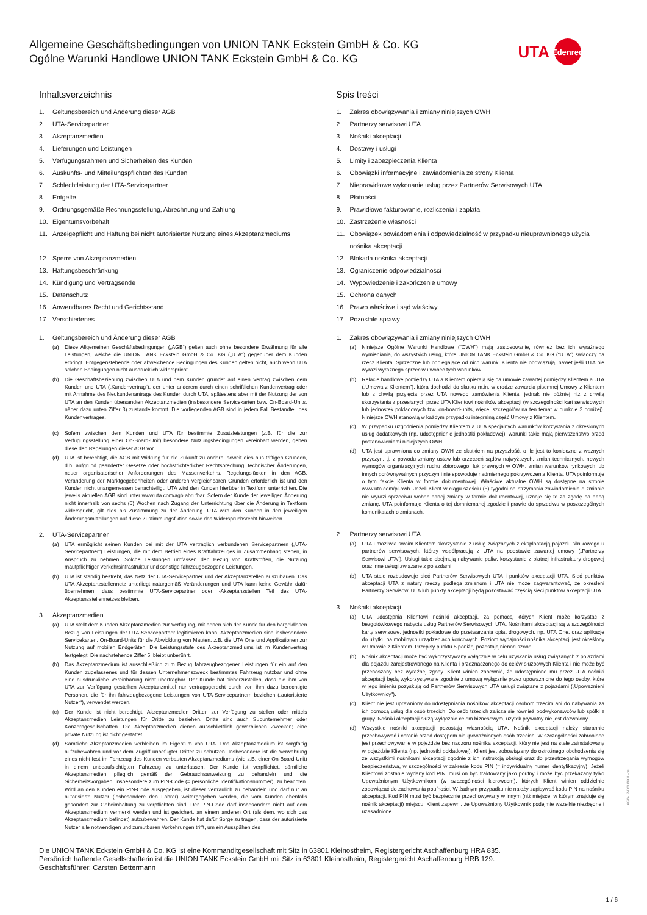Allgemeine Geschäftsbedingungen von UNION TANK Eckstein GmbH & Co. KG
Ogólne Warunki Handlowe UNION TANK Eckstein GmbH & Co. KG
UTA Edenred
Inhaltsverzeichnis
1. Geltungsbereich und Änderung dieser AGB
2. UTA-Servicepartner
3. Akzeptanzmedien
4. Lieferungen und Leistungen
5. Verfügungsrahmen und Sicherheiten des Kunden
6. Auskunfts- und Mitteilungspflichten des Kunden
7. Schlechtleistung der UTA-Servicepartner
8. Entgelte
9. Ordnungsgemäße Rechnungsstellung, Abrechnung und Zahlung
10. Eigentumsvorbehalt
11. Anzeigepflicht und Haftung bei nicht autorisierter Nutzung eines Akzeptanzmediums
12. Sperre von Akzeptanzmedien
13. Haftungsbeschränkung
14. Kündigung und Vertragsende
15. Datenschutz
16. Anwendbares Recht und Gerichtsstand
17. Verschiedenes
1. Geltungsbereich und Änderung dieser AGB
(a) Diese Allgemeinen Geschäftsbedingungen („AGB“) gelten auch ohne besondere Erwähnung für alle Leistungen, welche die UNION TANK Eckstein GmbH & Co. KG („UTA“) gegenüber dem Kunden erbringt. Entgegenstehende oder abweichende Bedingungen des Kunden gelten nicht, auch wenn UTA solchen Bedingungen nicht ausdrücklich widerspricht.
(b) Die Geschäftsbeziehung zwischen UTA und dem Kunden gründet auf einen Vertrag zwischen dem Kunden und UTA („Kundenvertrag“), der unter anderem durch einen schriftlichen Kundenvertrag oder mit Annahme des Neukundenantrags des Kunden durch UTA, spätestens aber mit der Nutzung der von UTA an den Kunden übersandten Akzeptanzmedien (insbesondere Servicekarten bzw. On-Board-Units, näher dazu unten Ziffer 3) zustande kommt. Die vorliegenden AGB sind in jedem Fall Bestandteil des Kundenvertrages.
(c) Sofern zwischen dem Kunden und UTA für bestimmte Zusatzleistungen (z.B. für die zur Verfügungsstellung einer On-Board-Unit) besondere Nutzungsbedingungen vereinbart werden, gehen diese den Regelungen dieser AGB vor.
(d) UTA ist berechtigt, die AGB mit Wirkung für die Zukunft zu ändern, soweit dies aus triftigen Gründen, d.h. aufgrund geänderter Gesetze oder höchstrichterlicher Rechtsprechung, technischer Änderungen, neuer organisatorischer Anforderungen des Massenverkehrs, Regelungslücken in den AGB, Veränderung der Marktgegebenheiten oder anderen vergleichbaren Gründen erforderlich ist und den Kunden nicht unangemessen benachteiligt. UTA wird den Kunden hierüber in Textform unterrichten. Die jeweils aktuellen AGB sind unter www.uta.com/agb abrufbar. Sofern der Kunde der jeweiligen Änderung nicht innerhalb von sechs (6) Wochen nach Zugang der Unterrichtung über die Änderung in Textform widerspricht, gilt dies als Zustimmung zu der Änderung. UTA wird den Kunden in den jeweiligen Änderungsmitteilungen auf diese Zustimmungsfiktion sowie das Widerspruchsrecht hinweisen.
2. UTA-Servicepartner
(a) UTA ermöglicht seinen Kunden bei mit der UTA vertraglich verbundenen Servicepartnern („UTA-Servicepartner“) Leistungen, die mit dem Betrieb eines Kraftfahrzeuges in Zusammenhang stehen, in Anspruch zu nehmen. Solche Leistungen umfassen den Bezug von Kraftstoffen, die Nutzung mautpflichtiger Verkehrsinfrastruktur und sonstige fahrzeugbezogene Leistungen.
(b) UTA ist ständig bestrebt, das Netz der UTA-Servicepartner und der Akzeptanzstellen auszubauen. Das UTA-Akzeptanzstellennetz unterliegt naturgemäß Veränderungen und UTA kann keine Gewähr dafür übernehmen, dass bestimmte UTA-Servicepartner oder -Akzeptanzstellen Teil des UTA-Akzeptanzstellennetzes bleiben.
3. Akzeptanzmedien
(a) UTA stellt dem Kunden Akzeptanzmedien zur Verfügung, mit denen sich der Kunde für den bargeldlosen Bezug von Leistungen der UTA-Servicepartner legitimieren kann. Akzeptanzmedien sind insbesondere Servicekarten, On-Board-Units für die Abwicklung von Mauten, z.B. die UTA One und Applikationen zur Nutzung auf mobilen Endgeräten. Die Leistungsstufe des Akzeptanzmediums ist im Kundenvertrag festgelegt. Die nachstehende Ziffer 5. bleibt unberührt.
(b) Das Akzeptanzmedium ist ausschließlich zum Bezug fahrzeugbezogener Leistungen für ein auf den Kunden zugelassenes und für dessen Unternehmenszweck bestimmtes Fahrzeug nutzbar und ohne eine ausdrückliche Vereinbarung nicht übertragbar. Der Kunde hat sicherzustellen, dass die ihm von UTA zur Verfügung gestellten Akzeptanzmittel nur vertragsgerecht durch von ihm dazu berechtigte Personen, die für ihn fahrzeugbezogene Leistungen von UTA-Servicepartnern beziehen („autorisierte Nutzer“), verwendet werden.
(c) Der Kunde ist nicht berechtigt, Akzeptanzmedien Dritten zur Verfügung zu stellen oder mittels Akzeptanzmedien Leistungen für Dritte zu beziehen. Dritte sind auch Subunternehmer oder Konzerngesellschaften. Die Akzeptanzmedien dienen ausschließlich gewerblichen Zwecken; eine private Nutzung ist nicht gestattet.
(d) Sämtliche Akzeptanzmedien verbleiben im Eigentum von UTA. Das Akzeptanzmedium ist sorgfältig aufzubewahren und vor dem Zugriff unbefugter Dritter zu schützen. Insbesondere ist die Verwahrung eines nicht fest im Fahrzeug des Kunden verbauten Akzeptanzmediums (wie z.B. einer On-Board-Unit) in einem unbeaufsichtigten Fahrzeug zu unterlassen. Der Kunde ist verpflichtet, sämtliche Akzeptanzmedien pfleglich gemäß der Gebrauchsanweisung zu behandeln und die Sicherheitsvorgaben, insbesondere zum PIN-Code (= persönliche Identifikationsnummer), zu beachten. Wird an den Kunden ein PIN-Code ausgegeben, ist dieser vertraulich zu behandeln und darf nur an autorisierte Nutzer (insbesondere den Fahrer) weitergegeben werden, die vom Kunden ebenfalls gesondert zur Geheimhaltung zu verpflichten sind. Der PIN-Code darf insbesondere nicht auf dem Akzeptanzmedium vermerkt werden und ist gesichert, an einem anderen Ort (als dem, wo sich das Akzeptanzmedium befindet) aufzubewahren. Der Kunde hat dafür Sorge zu tragen, dass der autorisierte Nutzer alle notwendigen und zumutbaren Vorkehrungen trifft, um ein Ausspähen des
Spis treści
1. Zakres obowiązywania i zmiany niniejszych OWH
2. Partnerzy serwisowi UTA
3. Nośniki akceptacji
4. Dostawy i usługi
5. Limity i zabezpieczenia Klienta
6. Obowiązki informacyjne i zawiadomienia ze strony Klienta
7. Nieprawidłowe wykonanie usług przez Partnerów Serwisowych UTA
8. Płatności
9. Prawidłowe fakturowanie, rozliczenia i zapłata
10. Zastrzeżenie własności
11. Obowiązek powiadomienia i odpowiedzialność w przypadku nieuprawnionego użycia nośnika akceptacji
12. Blokada nośnika akceptacji
13. Ograniczenie odpowiedzialności
14. Wypowiedzenie i zakończenie umowy
15. Ochrona danych
16. Prawo właściwe i sąd właściwy
17. Pozostałe sprawy
1. Zakres obowiązywania i zmiany niniejszych OWH
(a) Niniejsze Ogólne Warunki Handlowe ("OWH") mają zastosowanie, również bez ich wyraźnego wymieniania, do wszystkich usług, które UNION TANK Eckstein GmbH & Co. KG ("UTA") świadczy na rzecz Klienta. Sprzeczne lub odbiegające od nich warunki Klienta nie obowiązują, nawet jeśli UTA nie wyrazi wyraźnego sprzeciwu wobec tych warunków.
(b) Relacje handlowe pomiędzy UTA a Klientem opierają się na umowie zawartej pomiędzy Klientem a UTA („Umowa z Klientem"), która dochodzi do skutku m.in. w drodze zawarcia pisemnej Umowy z Klientem lub z chwilą przyjęcia przez UTA nowego zamówienia Klienta, jednak nie później niż z chwilą skorzystania z przesłanych przez UTA Klientowi nośników akceptacji (w szczególności kart serwisowych lub jednostek pokładowych tzw. on-board-units, więcej szczegółów na ten temat w punkcie 3 poniżej). Niniejsze OWH stanowią w każdym przypadku integralną część Umowy z Klientem.
(c) W przypadku uzgodnienia pomiędzy Klientem a UTA specjalnych warunków korzystania z określonych usług dodatkowych (np. udostępnienie jednostki pokładowej), warunki takie mają pierwszeństwo przed postanowieniami niniejszych OWH.
(d) UTA jest uprawniona do zmiany OWH ze skutkiem na przyszłość, o ile jest to konieczne z ważnych przyczyn, tj. z powodu zmiany ustaw lub orzeczeń sądów najwyższych, zmian technicznych, nowych wymogów organizacyjnych ruchu zbiorowego, luk prawnych w OWH, zmian warunków rynkowych lub innych porównywalnych przyczyn i nie spowoduje nadmiernego pokrzywdzenia Klienta. UTA poinformuje o tym fakcie Klienta w formie dokumentowej. Właściwe aktualne OWH są dostępne na stronie www.uta.com/pl-owh. Jeżeli Klient w ciągu sześciu (6) tygodni od otrzymania zawiadomienia o zmianie nie wyrazi sprzeciwu wobec danej zmiany w formie dokumentowej, uznaje się to za zgodę na daną zmianę. UTA poinformuje Klienta o tej domniemanej zgodzie i prawie do sprzeciwu w poszczególnych komunikatach o zmianach.
2. Partnerzy serwisowi UTA
(a) UTA umożliwia swoim Klientom skorzystanie z usług związanych z eksploatacją pojazdu silnikowego u partnerów serwisowych, którzy współpracują z UTA na podstawie zawartej umowy („Partnerzy Serwisowi UTA"). Usługi takie obejmują nabywanie paliw, korzystanie z płatnej infrastruktury drogowej oraz inne usługi związane z pojazdami.
(b) UTA stale rozbudowuje sieć Partnerów Serwisowych UTA i punktów akceptacji UTA. Sieć punktów akceptacji UTA z natury rzeczy podlega zmianom i UTA nie może zagwarantować, że określeni Partnerzy Serwisowi UTA lub punkty akceptacji będą pozostawać częścią sieci punktów akceptacji UTA.
3. Nośniki akceptacji
(a) UTA udostępnia Klientowi nośniki akceptacji, za pomocą których Klient może korzystać z bezgotówkowego nabycia usług Partnerów Serwisowych UTA. Nośnikami akceptacji są w szczególności karty serwisowe, jednostki pokładowe do przetwarzania opłat drogowych, np. UTA One, oraz aplikacje do użytku na mobilnych urządzeniach końcowych. Poziom wydajności nośnika akceptacji jest określony w Umowie z Klientem. Przepisy punktu 5 poniżej pozostają nienaruszone.
(b) Nośnik akceptacji może być wykorzystywany wyłącznie w celu uzyskania usług związanych z pojazdami dla pojazdu zarejestrowanego na Klienta i przeznaczonego do celów służbowych Klienta i nie może być przenoszony bez wyraźnej zgody. Klient winien zapewnić, że udostępnione mu przez UTA nośniki akceptacji będą wykorzystywane zgodnie z umową wyłącznie przez upoważnione do tego osoby, które w jego imieniu pozyskują od Partnerów Serwisowych UTA usługi związane z pojazdami („Upoważnieni Użytkownicy").
(c) Klient nie jest uprawniony do udostępniania nośników akceptacji osobom trzecim ani do nabywania za ich pomocą usług dla osób trzecich. Do osób trzecich zalicza się również podwykonawców lub spółki z grupy. Nośniki akceptacji służą wyłącznie celom biznesowym, użytek prywatny nie jest dozwolony.
(d) Wszystkie nośniki akceptacji pozostają własnością UTA. Nośnik akceptacji należy starannie przechowywać i chronić przed dostępem nieupoważnionych osób trzecich. W szczególności zabronione jest przechowywanie w pojeździe bez nadzoru nośnika akceptacji, który nie jest na stałe zainstalowany w pojeździe Klienta (np. jednostki pokładowej). Klient jest zobowiązany do ostrożnego obchodzenia się ze wszystkimi nośnikami akceptacji zgodnie z ich instrukcją obsługi oraz do przestrzegania wymogów bezpieczeństwa, w szczególności w zakresie kodu PIN (= indywidualny numer identyfikacyjny). Jeżeli Klientowi zostanie wydany kod PIN, musi on być traktowany jako poufny i może być przekazany tylko Upoważnionym Użytkownikom (w szczególności kierowcom), których Klient winien oddzielnie zobowiązać do zachowania poufności. W żadnym przypadku nie należy zapisywać kodu PIN na nośniku akceptacji. Kod PIN musi być bezpiecznie przechowywany w innym (niż miejsce, w którym znajduje się nośnik akceptacji) miejscu. Klient zapewni, że Upoważniony Użytkownik podejmie wszelkie niezbędne i uzasadnione
Die UNION TANK Eckstein GmbH & Co. KG ist eine Kommanditgesellschaft mit Sitz in 63801 Kleinostheim, Registergericht Aschaffenburg HRA 835.
Persönlich haftende Gesellschafterin ist die UNION TANK Eckstein GmbH mit Sitz in 63801 Kleinostheim, Registergericht Aschaffenburg HRB 129.
Geschäftsführer: Carsten Bettermann
AGB-17-DEU/POL-dei
1 / 6